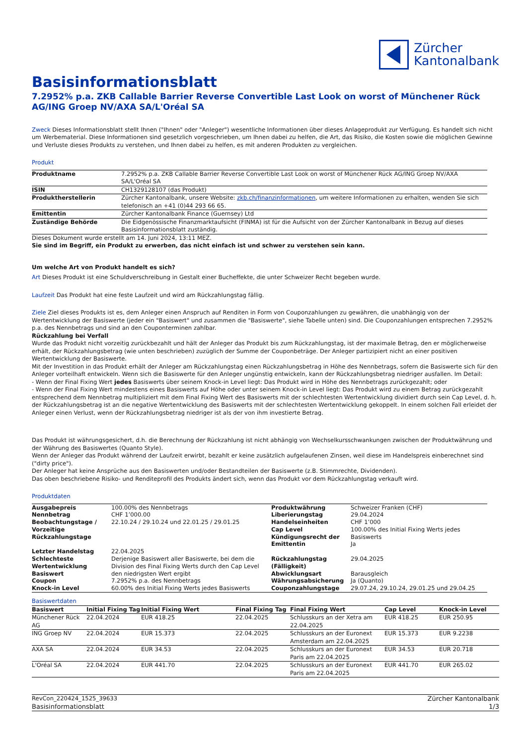Zürcher
Kantonalbank
Basisinformationsblatt
7.2952% p.a. ZKB Callable Barrier Reverse Convertible Last Look on worst of Münchener Rück AG/ING Groep NV/AXA SA/L'Oréal SA
Zweck Dieses Informationsblatt stellt Ihnen ("Ihnen" oder "Anleger") wesentliche Informationen über dieses Anlageprodukt zur Verfügung. Es handelt sich nicht um Werbematerial. Diese Informationen sind gesetzlich vorgeschrieben, um Ihnen dabei zu helfen, die Art, das Risiko, die Kosten sowie die möglichen Gewinne und Verluste dieses Produkts zu verstehen, und Ihnen dabei zu helfen, es mit anderen Produkten zu vergleichen.
Produkt
| Produktname | 7.2952% p.a. ZKB Callable Barrier Reverse Convertible Last Look on worst of Münchener Rück AG/ING Groep NV/AXA SA/L'Oréal SA |
| ISIN | CH1329128107 (das Produkt) |
| Produktherstellerin | Zürcher Kantonalbank, unsere Website: zkb.ch/finanzinformationen , um weitere Informationen zu erhalten, wenden Sie sich telefonisch an +41 (0)44 293 66 65. |
| Emittentin | Zürcher Kantonalbank Finance (Guernsey) Ltd |
| Zuständige Behörde | Die Eidgenössische Finanzmarktaufsicht (FINMA) ist für die Aufsicht von der Zürcher Kantonalbank in Bezug auf dieses Basisinformationsblatt zuständig. |
Dieses Dokument wurde erstellt am 14. Juni 2024, 13:11 MEZ.
Sie sind im Begriff, ein Produkt zu erwerben, das nicht einfach ist und schwer zu verstehen sein kann.
Um welche Art von Produkt handelt es sich?
Art Dieses Produkt ist eine Schuldverschreibung in Gestalt einer Bucheffekte, die unter Schweizer Recht begeben wurde.
Laufzeit Das Produkt hat eine feste Laufzeit und wird am Rückzahlungstag fällig.
Ziele Ziel dieses Produkts ist es, dem Anleger einen Anspruch auf Renditen in Form von Couponzahlungen zu gewähren, die unabhängig von der Wertentwicklung der Basiswerte (jeder ein "Basiswert" und zusammen die "Basiswerte", siehe Tabelle unten) sind. Die Couponzahlungen entsprechen 7.2952% p.a. des Nennbetrags und sind an den Couponterminen zahlbar.
Rückzahlung bei Verfall
Wurde das Produkt nicht vorzeitig zurückbezahlt und hält der Anleger das Produkt bis zum Rückzahlungstag, ist der maximale Betrag, den er möglicherweise erhält, der Rückzahlungsbetrag (wie unten beschrieben) zuzüglich der Summe der Couponbeträge. Der Anleger partizipiert nicht an einer positiven Wertentwicklung der Basiswerte.
Mit der Investition in das Produkt erhält der Anleger am Rückzahlungstag einen Rückzahlungsbetrag in Höhe des Nennbetrags, sofern die Basiswerte sich für den Anleger vorteilhaft entwickeln. Wenn sich die Basiswerte für den Anleger ungünstig entwickeln, kann der Rückzahlungsbetrag niedriger ausfallen. Im Detail:
- Wenn der Final Fixing Wert jedes Basiswerts über seinem Knock-in Level liegt: Das Produkt wird in Höhe des Nennbetrags zurückgezahlt; oder
- Wenn der Final Fixing Wert mindestens eines Basiswerts auf Höhe oder unter seinem Knock-in Level liegt: Das Produkt wird zu einem Betrag zurückgezahlt entsprechend dem Nennbetrag multipliziert mit dem Final Fixing Wert des Basiswerts mit der schlechtesten Wertentwicklung dividiert durch sein Cap Level, d. h. der Rückzahlungsbetrag ist an die negative Wertentwicklung des Basiswerts mit der schlechtesten Wertentwicklung gekoppelt. In einem solchen Fall erleidet der Anleger einen Verlust, wenn der Rückzahlungsbetrag niedriger ist als der von ihm investierte Betrag.
Das Produkt ist währungsgesichert, d.h. die Berechnung der Rückzahlung ist nicht abhängig von Wechselkursschwankungen zwischen der Produktwährung und der Währung des Basiswertes (Quanto Style).
Wenn der Anleger das Produkt während der Laufzeit erwirbt, bezahlt er keine zusätzlich aufgelaufenen Zinsen, weil diese im Handelspreis einberechnet sind ("dirty price").
Der Anleger hat keine Ansprüche aus den Basiswerten und/oder Bestandteilen der Basiswerte (z.B. Stimmrechte, Dividenden).
Das oben beschriebene Risiko- und Renditeprofil des Produkts ändert sich, wenn das Produkt vor dem Rückzahlungstag verkauft wird.
Produktdaten
| Ausgabepreis | 100.00% des Nennbetrags | Produktwährung | Schweizer Franken (CHF) |
| Nennbetrag | CHF 1’000.00 | Liberierungstag | 29.04.2024 |
| Beobachtungstage / Vorzeitige Rückzahlungstage | 22.10.24 / 29.10.24 und 22.01.25 / 29.01.25 | Handelseinheiten Cap Level Kündigungsrecht der Emittentin | CHF 1’000 100.00% des Initial Fixing Werts jedes Basiswerts Ja |
| Letzter Handelstag | 22.04.2025 | | |
| Schlechteste Wertentwicklung Basiswert | Derjenige Basiswert aller Basiswerte, bei dem die Division des Final Fixing Werts durch den Cap Level den niedrigsten Wert ergibt | Rückzahlungstag (Fälligkeit) Abwicklungsart | 29.04.2025 Barausgleich |
| Coupon | 7.2952% p.a. des Nennbetrags | Währungsabsicherung | Ja (Quanto) |
| Knock-in Level | 60.00% des Initial Fixing Werts jedes Basiswerts | Couponzahlungstage | 29.07.24, 29.10.24, 29.01.25 und 29.04.25 |
Basiswertdaten
| Basiswert | Initial Fixing Tag | Initial Fixing Wert | Final Fixing Tag | Final Fixing Wert | Cap Level | Knock-in Level |
| --- | --- | --- | --- | --- | --- | --- |
| Münchener Rück AG | 22.04.2024 | EUR 418.25 | 22.04.2025 | Schlusskurs an der Xetra am 22.04.2025 | EUR 418.25 | EUR 250.95 |
| ING Groep NV | 22.04.2024 | EUR 15.373 | 22.04.2025 | Schlusskurs an der Euronext Amsterdam am 22.04.2025 | EUR 15.373 | EUR 9.2238 |
| AXA SA | 22.04.2024 | EUR 34.53 | 22.04.2025 | Schlusskurs an der Euronext Paris am 22.04.2025 | EUR 34.53 | EUR 20.718 |
| L'Oréal SA | 22.04.2024 | EUR 441.70 | 22.04.2025 | Schlusskurs an der Euronext Paris am 22.04.2025 | EUR 441.70 | EUR 265.02 |
RevCon_220424_1525_39633
Basisinformationsblatt
Zürcher Kantonalbank
1/3